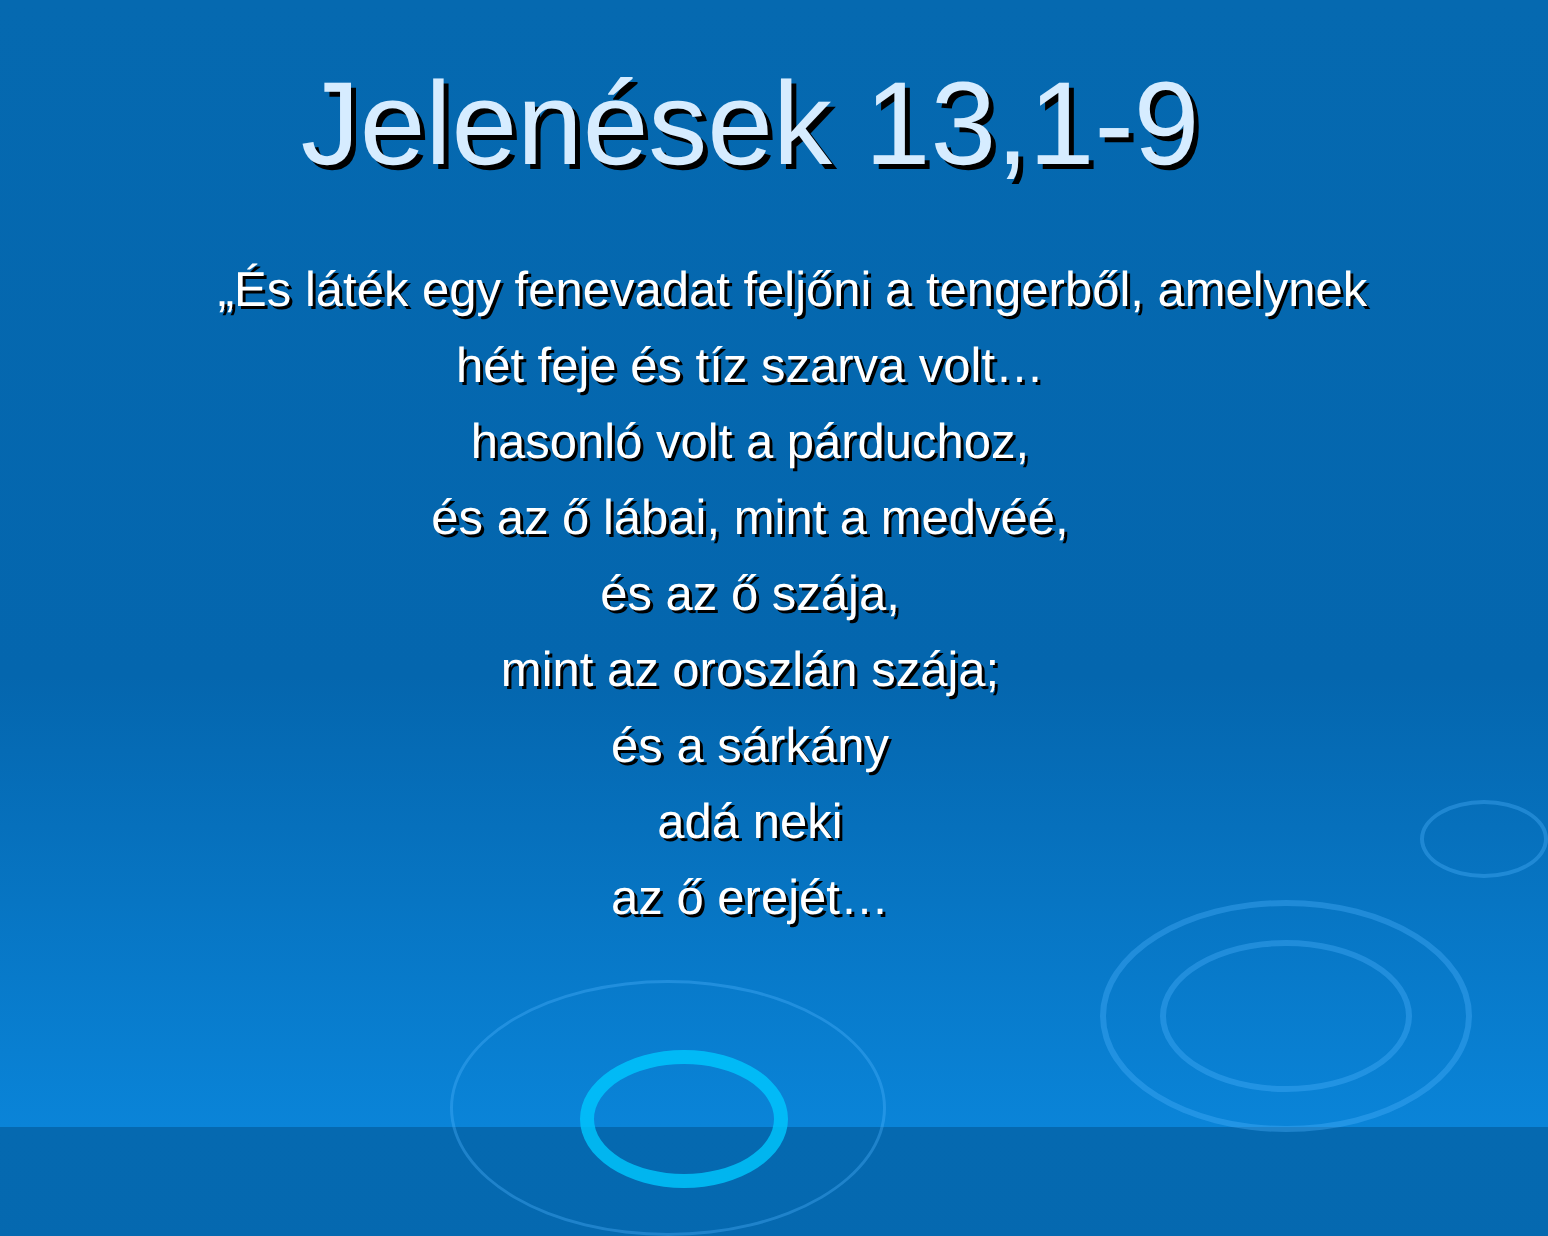Jelenések 13,1-9
„És láték egy fenevadat feljőni a tengerből, amelynek
hét feje és tíz szarva volt…
hasonló volt a párduchoz,
és az ő lábai, mint a medvéé,
és az ő szája,
mint az oroszlán szája;
és a sárkány
adá neki
az ő erejét…